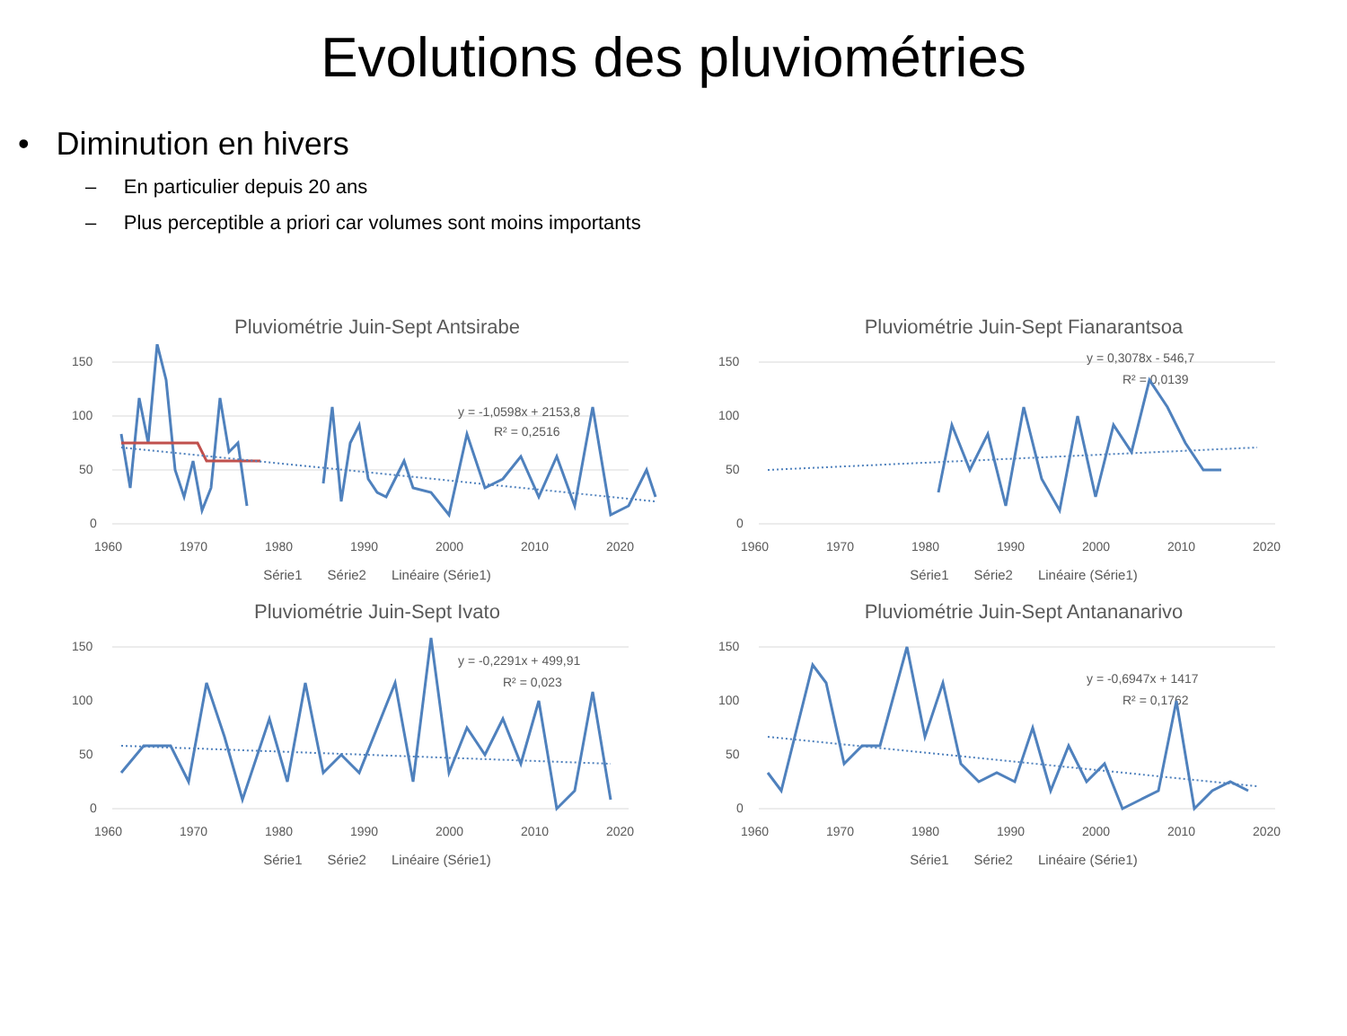Evolutions des pluviométries
• Diminution en hivers
– En particulier depuis 20 ans
– Plus perceptible a priori car volumes sont moins importants
Pluviométrie Juin-Sept Antsirabe
150
100
50
0
1960
1970
1980
1990
2000
2010
2020
y = -1,0598x + 2153,8
R² = 0,2516
Série1 Série2 Linéaire (Série1)
Pluviométrie Juin-Sept Fianarantsoa
150
100
50
0
1960
1970
1980
1990
2000
2010
2020
y = 0,3078x - 546,7
R² = 0,0139
Série1 Série2 Linéaire (Série1)
Pluviométrie Juin-Sept Ivato
150
100
50
0
1960
1970
1980
1990
2000
2010
2020
y = -0,2291x + 499,91
R² = 0,023
Série1 Série2 Linéaire (Série1)
Pluviométrie Juin-Sept Antananarivo
150
100
50
0
1960
1970
1980
1990
2000
2010
2020
y = -0,6947x + 1417
R² = 0,1762
Série1 Série2 Linéaire (Série1)